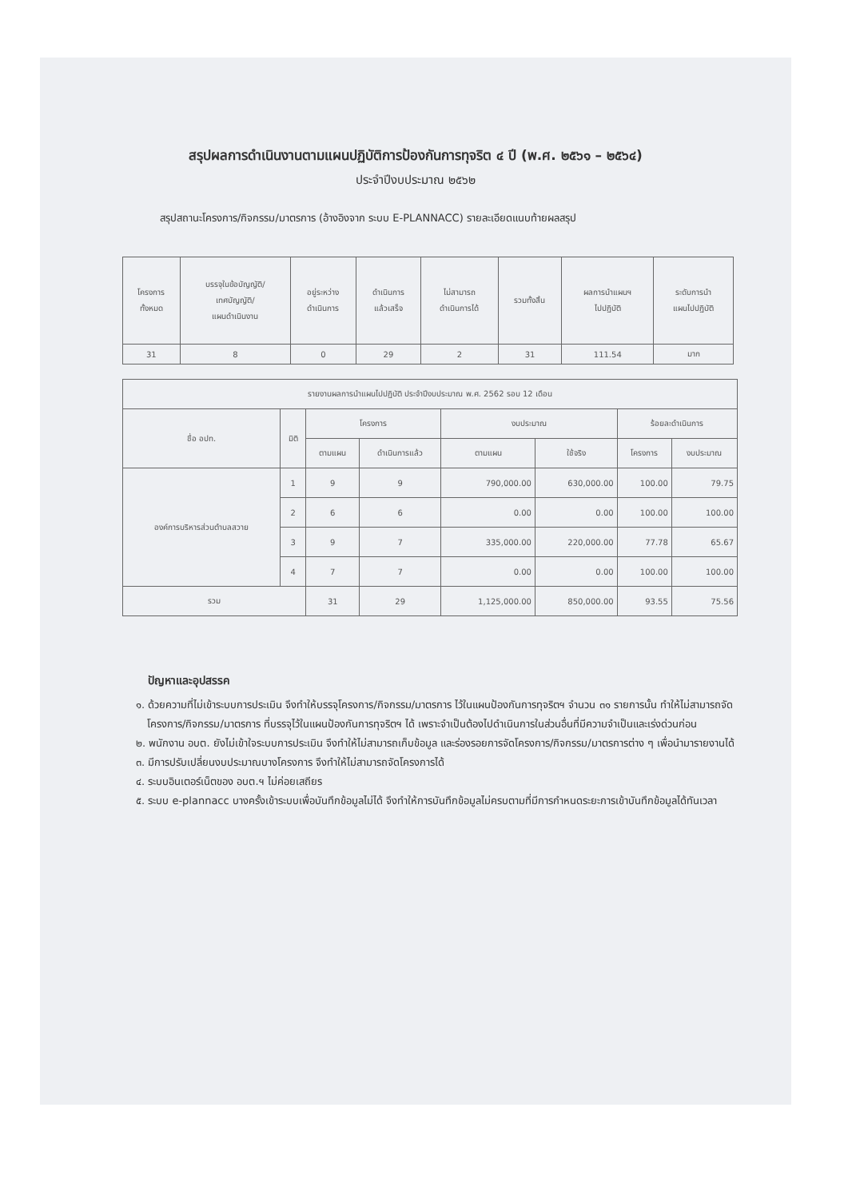สรุปผลการดำเนินงานตามแผนปฏิบัติการป้องกันการทุจริต ๔ ปี (พ.ศ. ๒๕๖๑ – ๒๕๖๔)
ประจำปีงบประมาณ ๒๕๖๒
สรุปสถานะโครงการ/กิจกรรม/มาตรการ (อ้างอิงจาก ระบบ E-PLANNACC) รายละเอียดแนบท้ายผลสรุป
| โครงการ ทั้งหมด | บรรจุในข้อบัญญัติ/ เทศบัญญัติ/ แผนดำเนินงาน | อยู่ระหว่าง ดำเนินการ | ดำเนินการ แล้วเสร็จ | ไม่สามารถ ดำเนินการได้ | รวมทั้งสิ้น | ผลการนำแผนฯ ไปปฏิบัติ | ระดับการนำ แผนไปปฏิบัติ |
| --- | --- | --- | --- | --- | --- | --- | --- |
| 31 | 8 | 0 | 29 | 2 | 31 | 111.54 | มาก |
| รายงานผลการนำแผนไปปฏิบัติ ประจำปีงบประมาณ พ.ศ. 2562 รอบ 12 เดือน | | | | | | | |
| --- | --- | --- | --- | --- | --- | --- | --- |
| ชื่อ อปท. | มิติ | โครงการ | | งบประมาณ | | ร้อยละดำเนินการ | |
| | | ตามแผน | ดำเนินการแล้ว | ตามแผน | ใช้จริง | โครงการ | งบประมาณ |
| องค์การบริหารส่วนตำบลสวาย | 1 | 9 | 9 | 790,000.00 | 630,000.00 | 100.00 | 79.75 |
| | 2 | 6 | 6 | 0.00 | 0.00 | 100.00 | 100.00 |
| | 3 | 9 | 7 | 335,000.00 | 220,000.00 | 77.78 | 65.67 |
| | 4 | 7 | 7 | 0.00 | 0.00 | 100.00 | 100.00 |
| รวม | | 31 | 29 | 1,125,000.00 | 850,000.00 | 93.55 | 75.56 |
ปัญหาและอุปสรรค
๑. ด้วยความที่ไม่เข้าระบบการประเมิน จึงทำให้บรรจุโครงการ/กิจกรรม/มาตรการ ไว้ในแผนป้องกันการทุจริตฯ จำนวน ๓๑ รายการนั้น ทำให้ไม่สามารถจัดโครงการ/กิจกรรม/มาตรการ ที่บรรจุไว้ในแผนป้องกันการทุจริตฯ ได้ เพราะจำเป็นต้องไปดำเนินการในส่วนอื่นที่มีความจำเป็นและเร่งด่วนก่อน
๒. พนักงาน อบต. ยังไม่เข้าใจระบบการประเมิน จึงทำให้ไม่สามารถเก็บข้อมูล และร่องรอยการจัดโครงการ/กิจกรรม/มาตรการต่าง ๆ เพื่อนำมารายงานได้
๓. มีการปรับเปลี่ยนงบประมาณบางโครงการ จึงทำให้ไม่สามารถจัดโครงการได้
๔. ระบบอินเตอร์เน็ตของ อบต.ฯ ไม่ค่อยเสถียร
๕. ระบบ e-plannacc บางครั้งเข้าระบบเพื่อบันทึกข้อมูลไม่ได้ จึงทำให้การบันทึกข้อมูลไม่ครบตามที่มีการกำหนดระยะการเข้าบันทึกข้อมูลได้ทันเวลา